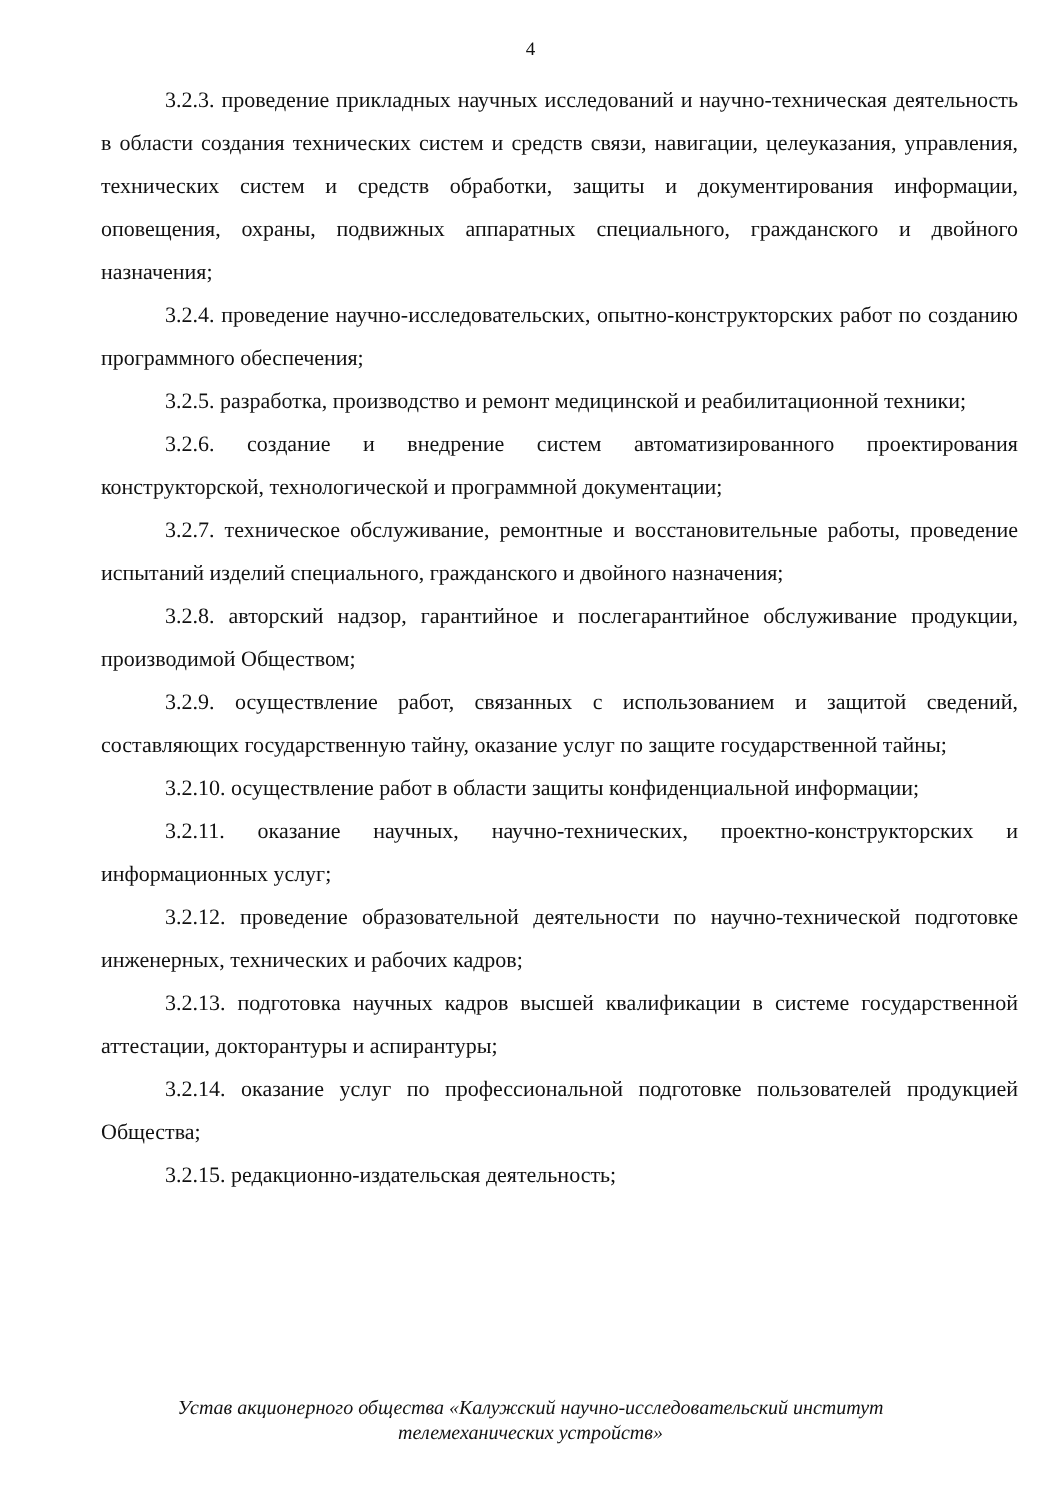4
3.2.3. проведение прикладных научных исследований и научно-техническая деятельность в области создания технических систем и средств связи, навигации, целеуказания, управления, технических систем и средств обработки, защиты и документирования информации, оповещения, охраны, подвижных аппаратных специального, гражданского и двойного назначения;
3.2.4. проведение научно-исследовательских, опытно-конструкторских работ по созданию программного обеспечения;
3.2.5. разработка, производство и ремонт медицинской и реабилитационной техники;
3.2.6. создание и внедрение систем автоматизированного проектирования конструкторской, технологической и программной документации;
3.2.7. техническое обслуживание, ремонтные и восстановительные работы, проведение испытаний изделий специального, гражданского и двойного назначения;
3.2.8. авторский надзор, гарантийное и послегарантийное обслуживание продукции, производимой Обществом;
3.2.9. осуществление работ, связанных с использованием и защитой сведений, составляющих государственную тайну, оказание услуг по защите государственной тайны;
3.2.10. осуществление работ в области защиты конфиденциальной информации;
3.2.11. оказание научных, научно-технических, проектно-конструкторских и информационных услуг;
3.2.12. проведение образовательной деятельности по научно-технической подготовке инженерных, технических и рабочих кадров;
3.2.13. подготовка научных кадров высшей квалификации в системе государственной аттестации, докторантуры и аспирантуры;
3.2.14. оказание услуг по профессиональной подготовке пользователей продукцией Общества;
3.2.15. редакционно-издательская деятельность;
Устав акционерного общества «Калужский научно-исследовательский институт
телемеханических устройств»